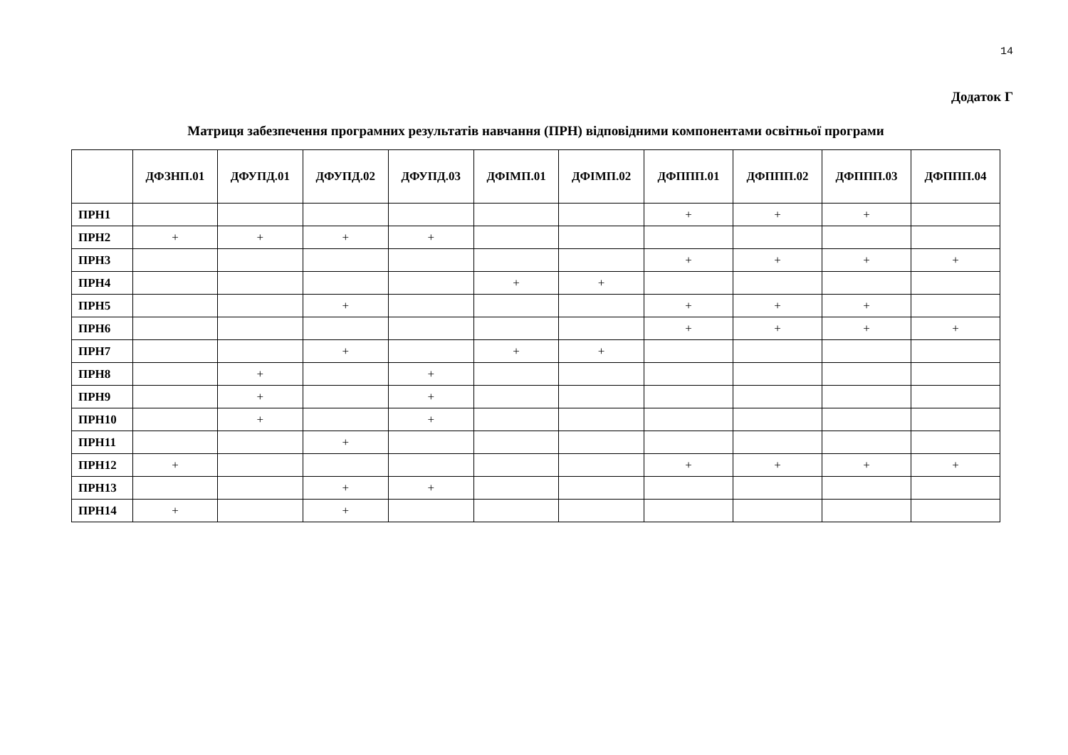14
Додаток Г
Матриця забезпечення програмних результатів навчання (ПРН) відповідними компонентами освітньої програми
| | ДФЗНП.01 | ДФУПД.01 | ДФУПД.02 | ДФУПД.03 | ДФІМП.01 | ДФІМП.02 | ДФППП.01 | ДФППП.02 | ДФППП.03 | ДФППП.04 |
| --- | --- | --- | --- | --- | --- | --- | --- | --- | --- | --- |
| ПРН1 | | | | | | | + | + | + | |
| ПРН2 | + | + | + | + | | | | | | |
| ПРН3 | | | | | | | + | + | + | + |
| ПРН4 | | | | | + | + | | | | |
| ПРН5 | | | + | | | | + | + | + | |
| ПРН6 | | | | | | | + | + | + | + |
| ПРН7 | | | + | | + | + | | | | |
| ПРН8 | | + | | + | | | | | | |
| ПРН9 | | + | | + | | | | | | |
| ПРН10 | | + | | + | | | | | | |
| ПРН11 | | | + | | | | | | | |
| ПРН12 | + | | | | | | + | + | + | + |
| ПРН13 | | | + | + | | | | | | |
| ПРН14 | + | | + | | | | | | | |